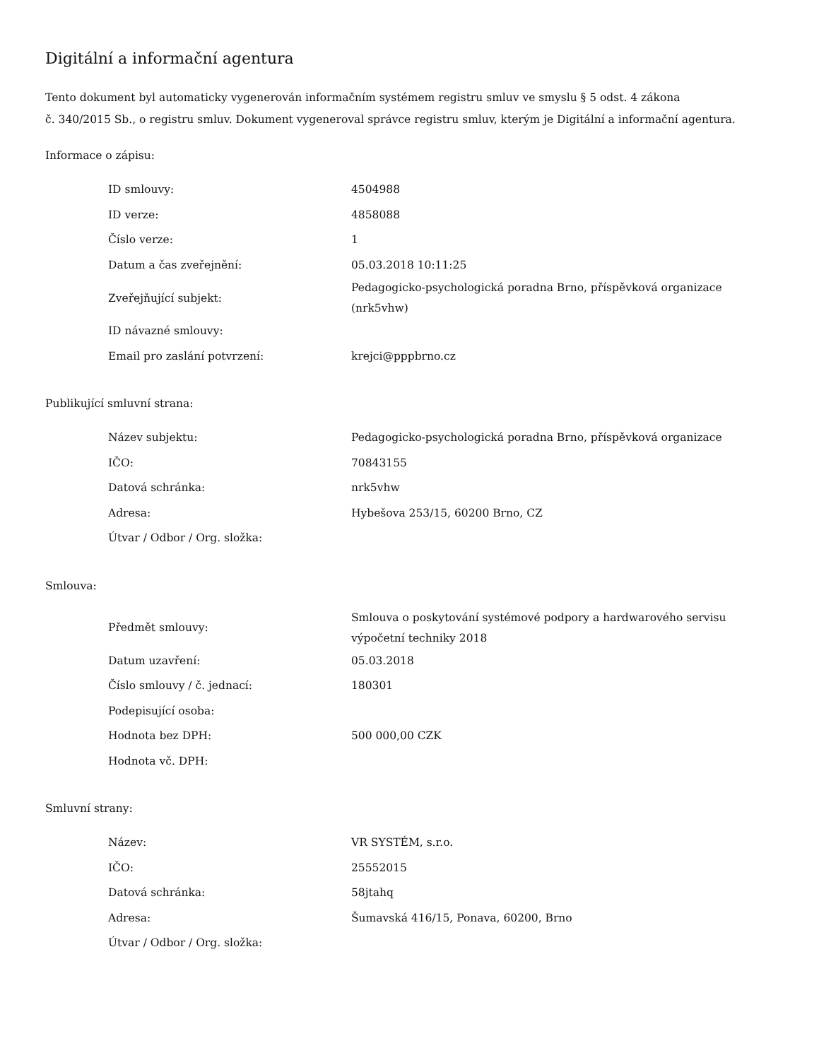Digitální a informační agentura
Tento dokument byl automaticky vygenerován informačním systémem registru smluv ve smyslu § 5 odst. 4 zákona
č. 340/2015 Sb., o registru smluv. Dokument vygeneroval správce registru smluv, kterým je Digitální a informační agentura.
Informace o zápisu:
| ID smlouvy: | 4504988 |
| ID verze: | 4858088 |
| Číslo verze: | 1 |
| Datum a čas zveřejnění: | 05.03.2018 10:11:25 |
| Zveřejňující subjekt: | Pedagogicko-psychologická poradna Brno, příspěvková organizace (nrk5vhw) |
| ID návazné smlouvy: | |
| Email pro zaslání potvrzení: | krejci@pppbrno.cz |
Publikující smluvní strana:
| Název subjektu: | Pedagogicko-psychologická poradna Brno, příspěvková organizace |
| IČO: | 70843155 |
| Datová schránka: | nrk5vhw |
| Adresa: | Hybešova 253/15, 60200 Brno, CZ |
| Útvar / Odbor / Org. složka: | |
Smlouva:
| Předmět smlouvy: | Smlouva o poskytování systémové podpory a hardwarového servisu výpočetní techniky 2018 |
| Datum uzavření: | 05.03.2018 |
| Číslo smlouvy / č. jednací: | 180301 |
| Podepisující osoba: | |
| Hodnota bez DPH: | 500 000,00 CZK |
| Hodnota vč. DPH: | |
Smluvní strany:
| Název: | VR SYSTÉM, s.r.o. |
| IČO: | 25552015 |
| Datová schránka: | 58jtahq |
| Adresa: | Šumavská 416/15, Ponava, 60200, Brno |
| Útvar / Odbor / Org. složka: | |